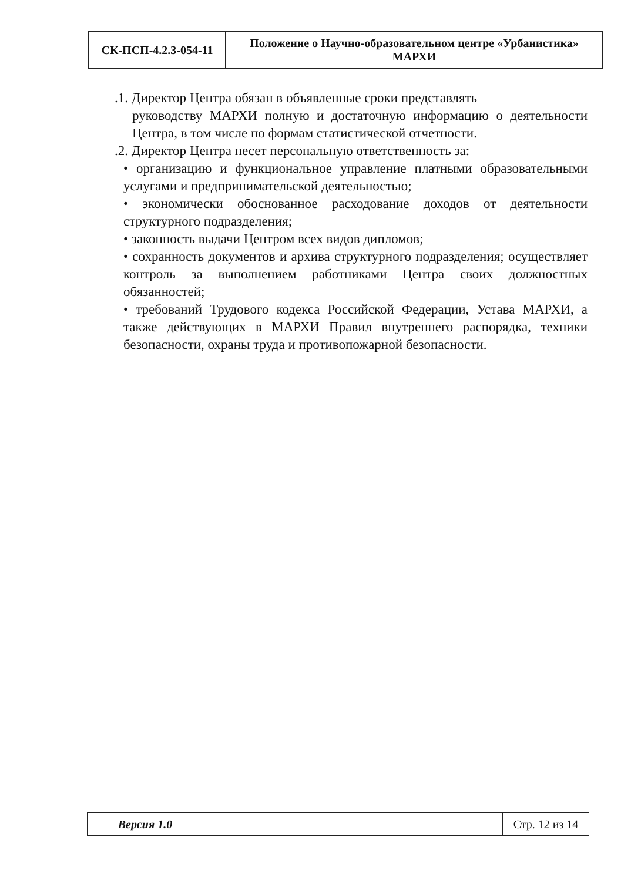| СК-ПСП-4.2.3-054-11 | Положение о Научно-образовательном центре «Урбанистика» МАРХИ |
.1. Директор Центра обязан в объявленные сроки представлять
руководству МАРХИ полную и достаточную информацию о деятельности Центра, в том числе по формам статистической отчетности.
.2. Директор Центра несет персональную ответственность за:
• организацию и функциональное управление платными образовательными услугами и предпринимательской деятельностью;
• экономически обоснованное расходование доходов от деятельности структурного подразделения;
• законность выдачи Центром всех видов дипломов;
• сохранность документов и архива структурного подразделения; осуществляет контроль за выполнением работниками Центра своих должностных обязанностей;
• требований Трудового кодекса Российской Федерации, Устава МАРХИ, а также действующих в МАРХИ Правил внутреннего распорядка, техники безопасности, охраны труда и противопожарной безопасности.
| Версия 1.0 | | Стр. 12 из 14 |